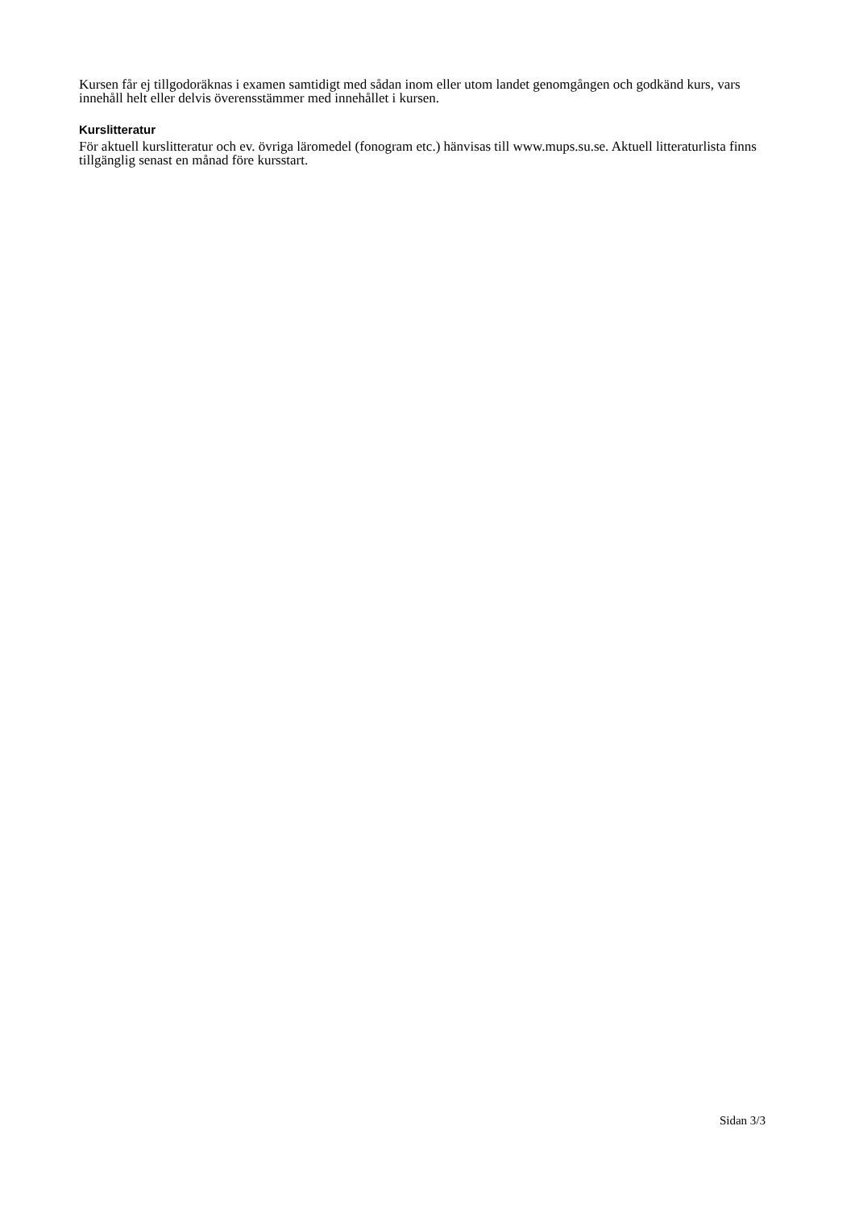Kursen får ej tillgodoräknas i examen samtidigt med sådan inom eller utom landet genomgången och godkänd kurs, vars innehåll helt eller delvis överensstämmer med innehållet i kursen.
Kurslitteratur
För aktuell kurslitteratur och ev. övriga läromedel (fonogram etc.) hänvisas till www.mups.su.se. Aktuell litteraturlista finns tillgänglig senast en månad före kursstart.
Sidan 3/3